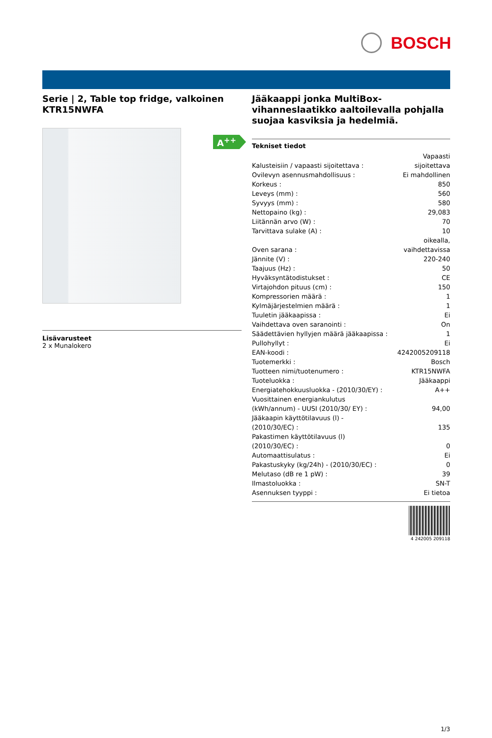BOSCH
Serie | 2, Table top fridge, valkoinen KTR15NWFA
A<sup>++</sup>
Lisävarusteet
2 x Munalokero
Jääkaappi jonka MultiBox-vihanneslaatikko aaltoilevalla pohjalla suojaa kasviksia ja hedelmiä.
| Tekniset tiedot | |
| --- | --- |
| Kalusteisiin / vapaasti sijoitettava : | Vapaasti sijoitettava |
| Ovilevyn asennusmahdollisuus : | Ei mahdollinen |
| Korkeus : | 850 |
| Leveys (mm) : | 560 |
| Syvyys (mm) : | 580 |
| Nettopaino (kg) : | 29,083 |
| Liitännän arvo (W) : | 70 |
| Tarvittava sulake (A) : | 10 |
| Oven sarana : | oikealla, vaihdettavissa |
| Jännite (V) : | 220-240 |
| Taajuus (Hz) : | 50 |
| Hyväksyntätodistukset : | CE |
| Virtajohdon pituus (cm) : | 150 |
| Kompressorien määrä : | 1 |
| Kylmäjärjestelmien määrä : | 1 |
| Tuuletin jääkaapissa : | Ei |
| Vaihdettava oven saranointi : | On |
| Säädettävien hyllyjen määrä jääkaapissa : | 1 |
| Pullohyllyt : | Ei |
| EAN-koodi : | 4242005209118 |
| Tuotemerkki : | Bosch |
| Tuotteen nimi/tuotenumero : | KTR15NWFA |
| Tuoteluokka : | Jääkaappi |
| Energiatehokkuusluokka - (2010/30/EY) : | A++ |
| Vuosittainen energiankulutus (kWh/annum) - UUSI (2010/30/ EY) : | 94,00 |
| Jääkaapin käyttötilavuus (l) - (2010/30/EC) : | 135 |
| Pakastimen käyttötilavuus (l) (2010/30/EC) : | 0 |
| Automaattisulatus : | Ei |
| Pakastuskyky (kg/24h) - (2010/30/EC) : | 0 |
| Melutaso (dB re 1 pW) : | 39 |
| Ilmastoluokka : | SN-T |
| Asennuksen tyyppi : | Ei tietoa |
4 242005 209118
1/3